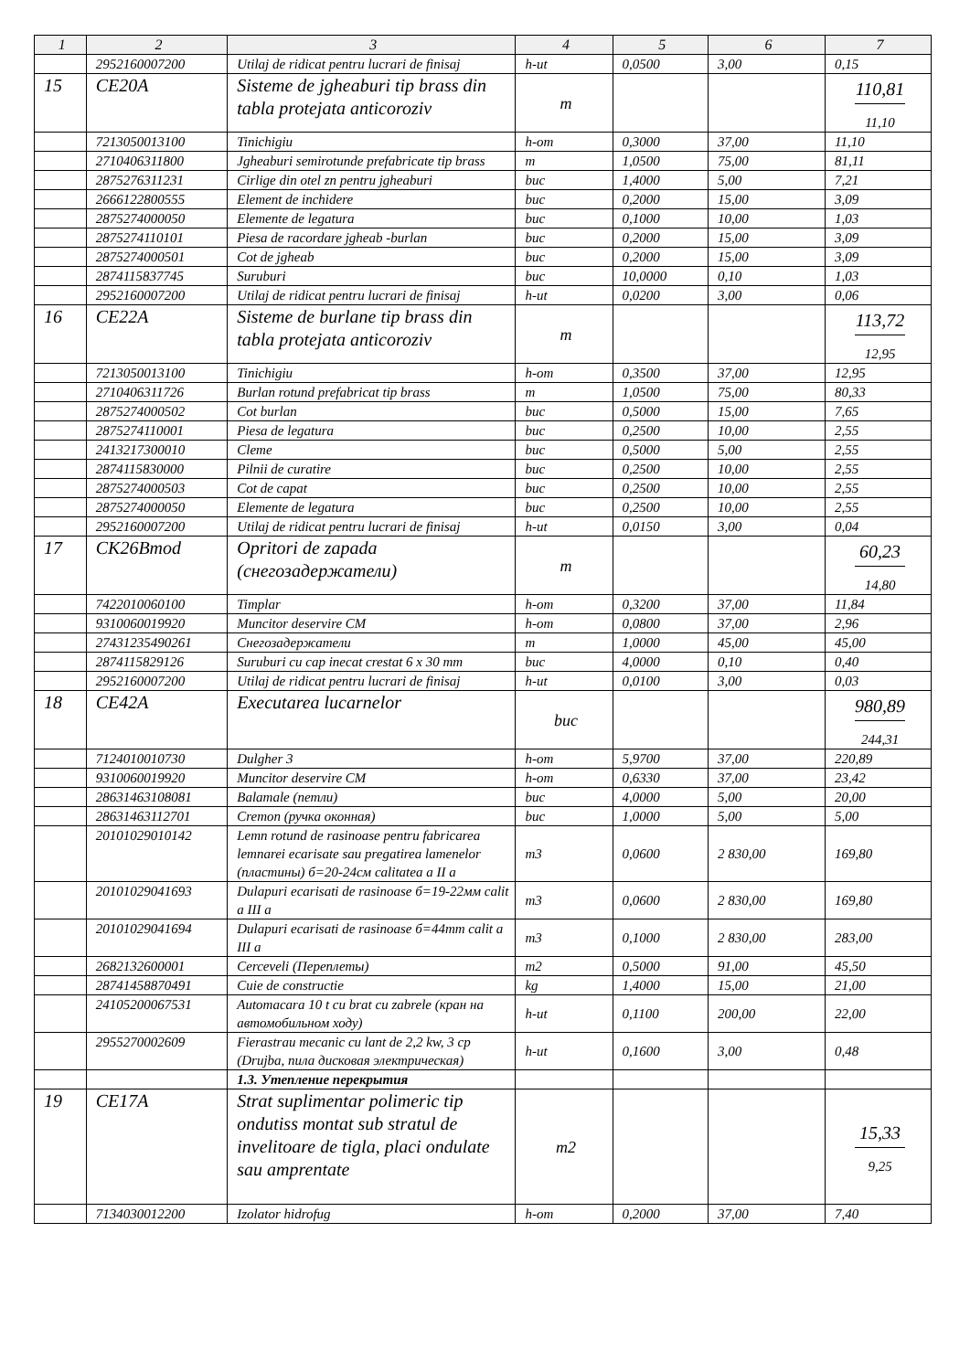| 1 | 2 | 3 | 4 | 5 | 6 | 7 |
| --- | --- | --- | --- | --- | --- | --- |
| | 2952160007200 | Utilaj de ridicat pentru lucrari de finisaj | h-ut | 0,0500 | 3,00 | 0,15 |
| 15 | CE20A | Sisteme de jgheaburi tip brass din tabla protejata anticoroziv | m | | | 110,81 11,10 |
| | 7213050013100 | Tinichigiu | h-om | 0,3000 | 37,00 | 11,10 |
| | 2710406311800 | Jgheaburi semirotunde prefabricate tip brass | m | 1,0500 | 75,00 | 81,11 |
| | 2875276311231 | Cirlige din otel zn pentru jgheaburi | buc | 1,4000 | 5,00 | 7,21 |
| | 2666122800555 | Element de inchidere | buc | 0,2000 | 15,00 | 3,09 |
| | 2875274000050 | Elemente de legatura | buc | 0,1000 | 10,00 | 1,03 |
| | 2875274110101 | Piesa de racordare jgheab -burlan | buc | 0,2000 | 15,00 | 3,09 |
| | 2875274000501 | Cot de jgheab | buc | 0,2000 | 15,00 | 3,09 |
| | 2874115837745 | Suruburi | buc | 10,0000 | 0,10 | 1,03 |
| | 2952160007200 | Utilaj de ridicat pentru lucrari de finisaj | h-ut | 0,0200 | 3,00 | 0,06 |
| 16 | CE22A | Sisteme de burlane tip brass din tabla protejata anticoroziv | m | | | 113,72 12,95 |
| | 7213050013100 | Tinichigiu | h-om | 0,3500 | 37,00 | 12,95 |
| | 2710406311726 | Burlan rotund prefabricat tip brass | m | 1,0500 | 75,00 | 80,33 |
| | 2875274000502 | Cot burlan | buc | 0,5000 | 15,00 | 7,65 |
| | 2875274110001 | Piesa de legatura | buc | 0,2500 | 10,00 | 2,55 |
| | 2413217300010 | Cleme | buc | 0,5000 | 5,00 | 2,55 |
| | 2874115830000 | Pilnii de curatire | buc | 0,2500 | 10,00 | 2,55 |
| | 2875274000503 | Cot de capat | buc | 0,2500 | 10,00 | 2,55 |
| | 2875274000050 | Elemente de legatura | buc | 0,2500 | 10,00 | 2,55 |
| | 2952160007200 | Utilaj de ridicat pentru lucrari de finisaj | h-ut | 0,0150 | 3,00 | 0,04 |
| 17 | CK26Bmod | Opritori de zapada (снегозадержатели) | m | | | 60,23 14,80 |
| | 7422010060100 | Timplar | h-om | 0,3200 | 37,00 | 11,84 |
| | 9310060019920 | Muncitor deservire CM | h-om | 0,0800 | 37,00 | 2,96 |
| | 27431235490261 | Снегозадержатели | m | 1,0000 | 45,00 | 45,00 |
| | 2874115829126 | Suruburi cu cap inecat crestat 6 x 30 mm | buc | 4,0000 | 0,10 | 0,40 |
| | 2952160007200 | Utilaj de ridicat pentru lucrari de finisaj | h-ut | 0,0100 | 3,00 | 0,03 |
| 18 | CE42A | Executarea lucarnelor | buc | | | 980,89 244,31 |
| | 7124010010730 | Dulgher 3 | h-om | 5,9700 | 37,00 | 220,89 |
| | 9310060019920 | Muncitor deservire CM | h-om | 0,6330 | 37,00 | 23,42 |
| | 28631463108081 | Balamale (петли) | buc | 4,0000 | 5,00 | 20,00 |
| | 28631463112701 | Cremon (ручка оконная) | buc | 1,0000 | 5,00 | 5,00 |
| | 20101029010142 | Lemn rotund de rasinoase pentru fabricarea lemnarei ecarisate sau pregatirea lamenelor (пластины) б=20-24см calitatea a II a | m3 | 0,0600 | 2 830,00 | 169,80 |
| | 20101029041693 | Dulapuri ecarisati de rasinoase б=19-22мм calit a III a | m3 | 0,0600 | 2 830,00 | 169,80 |
| | 20101029041694 | Dulapuri ecarisati de rasinoase б=44mm calit a III a | m3 | 0,1000 | 2 830,00 | 283,00 |
| | 2682132600001 | Cerceveli (Переплеты) | m2 | 0,5000 | 91,00 | 45,50 |
| | 28741458870491 | Cuie de constructie | kg | 1,4000 | 15,00 | 21,00 |
| | 24105200067531 | Automacara 10 t cu brat cu zabrele (кран на автомобильном ходу) | h-ut | 0,1100 | 200,00 | 22,00 |
| | 2955270002609 | Fierastrau mecanic cu lant de 2,2 kw, 3 cp (Drujba, пила дисковая электрическая) | h-ut | 0,1600 | 3,00 | 0,48 |
| | | 1.3. Утепление перекрытия | | | | |
| 19 | CE17A | Strat suplimentar polimeric tip ondutiss montat sub stratul de invelitoare de tigla, placi ondulate sau amprentate | m2 | | | 15,33 9,25 |
| | 7134030012200 | Izolator hidrofug | h-om | 0,2000 | 37,00 | 7,40 |